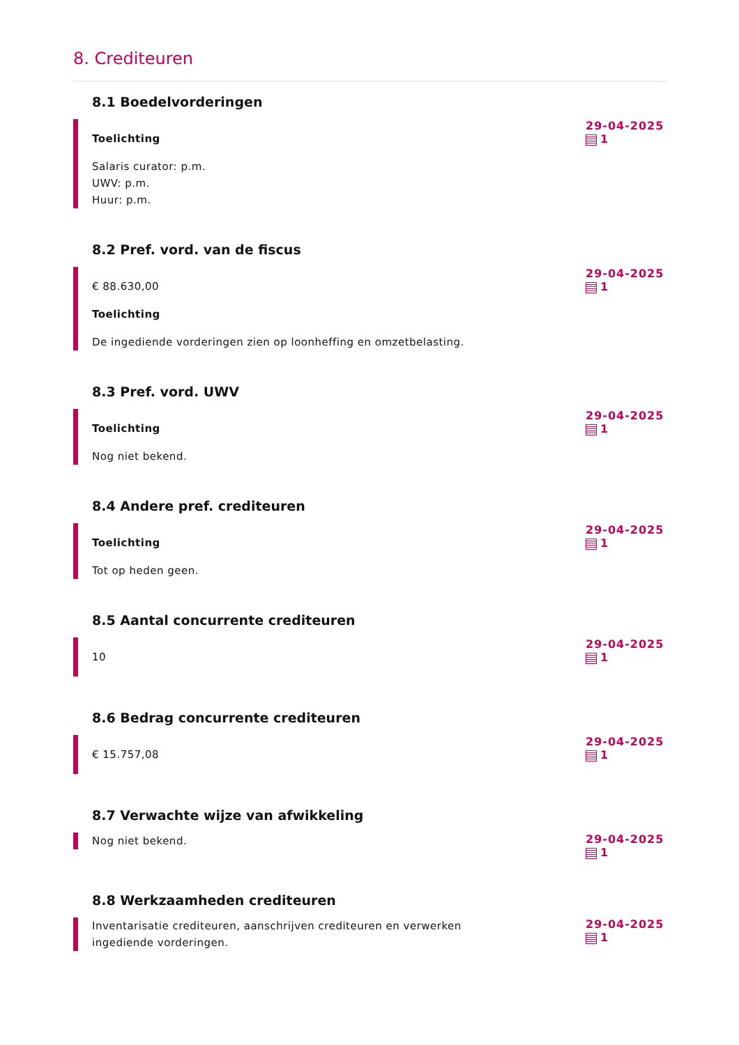8. Crediteuren
8.1 Boedelvorderingen
Toelichting
Salaris curator: p.m.
UWV: p.m.
Huur: p.m.
29-04-2025
1
8.2 Pref. vord. van de fiscus
€ 88.630,00
Toelichting
De ingediende vorderingen zien op loonheffing en omzetbelasting.
29-04-2025
1
8.3 Pref. vord. UWV
Toelichting
Nog niet bekend.
29-04-2025
1
8.4 Andere pref. crediteuren
Toelichting
Tot op heden geen.
29-04-2025
1
8.5 Aantal concurrente crediteuren
10
29-04-2025
1
8.6 Bedrag concurrente crediteuren
€ 15.757,08
29-04-2025
1
8.7 Verwachte wijze van afwikkeling
Nog niet bekend.
29-04-2025
1
8.8 Werkzaamheden crediteuren
Inventarisatie crediteuren, aanschrijven crediteuren en verwerken ingediende vorderingen.
29-04-2025
1